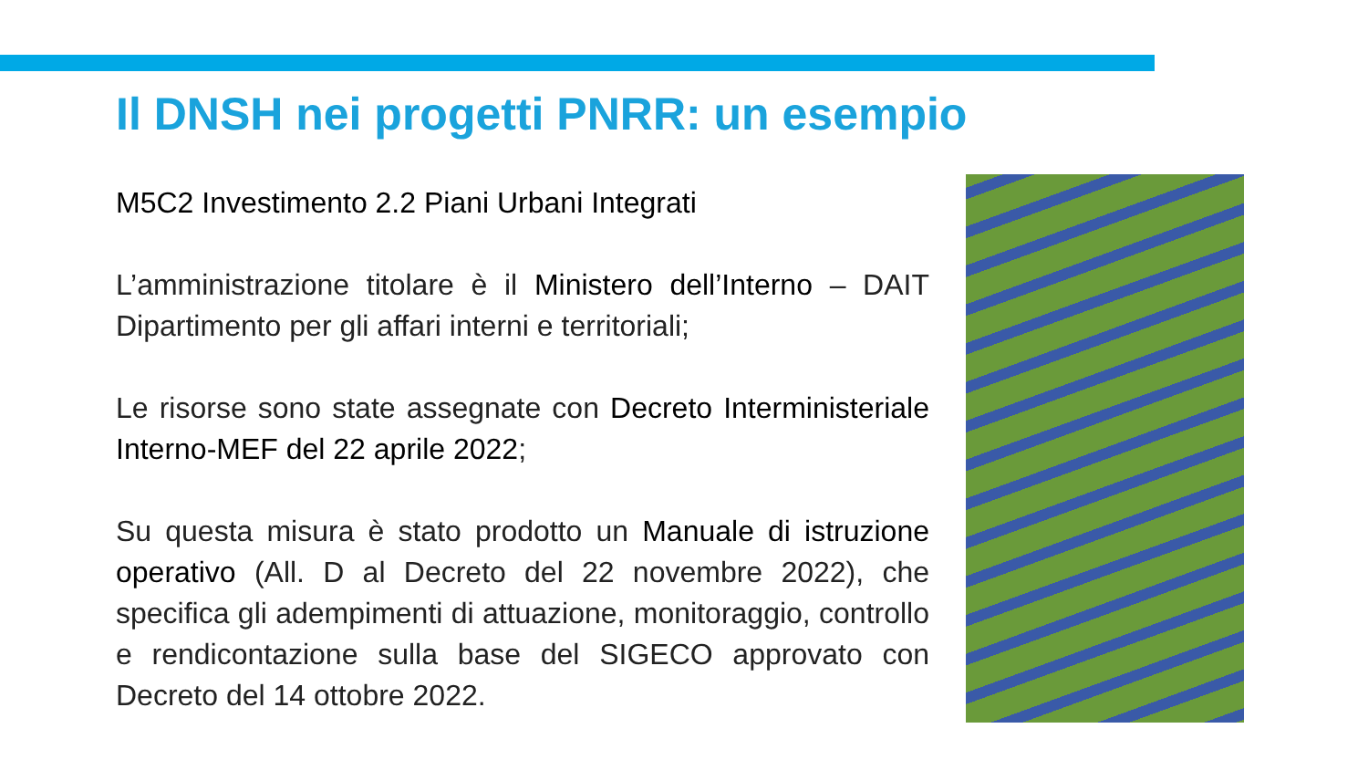Il DNSH nei progetti PNRR: un esempio
M5C2 Investimento 2.2 Piani Urbani Integrati
L’amministrazione titolare è il Ministero dell’Interno – DAIT Dipartimento per gli affari interni e territoriali;
Le risorse sono state assegnate con Decreto Interministeriale Interno-MEF del 22 aprile 2022;
Su questa misura è stato prodotto un Manuale di istruzione operativo (All. D al Decreto del 22 novembre 2022), che specifica gli adempimenti di attuazione, monitoraggio, controllo e rendicontazione sulla base del SIGECO approvato con Decreto del 14 ottobre 2022.